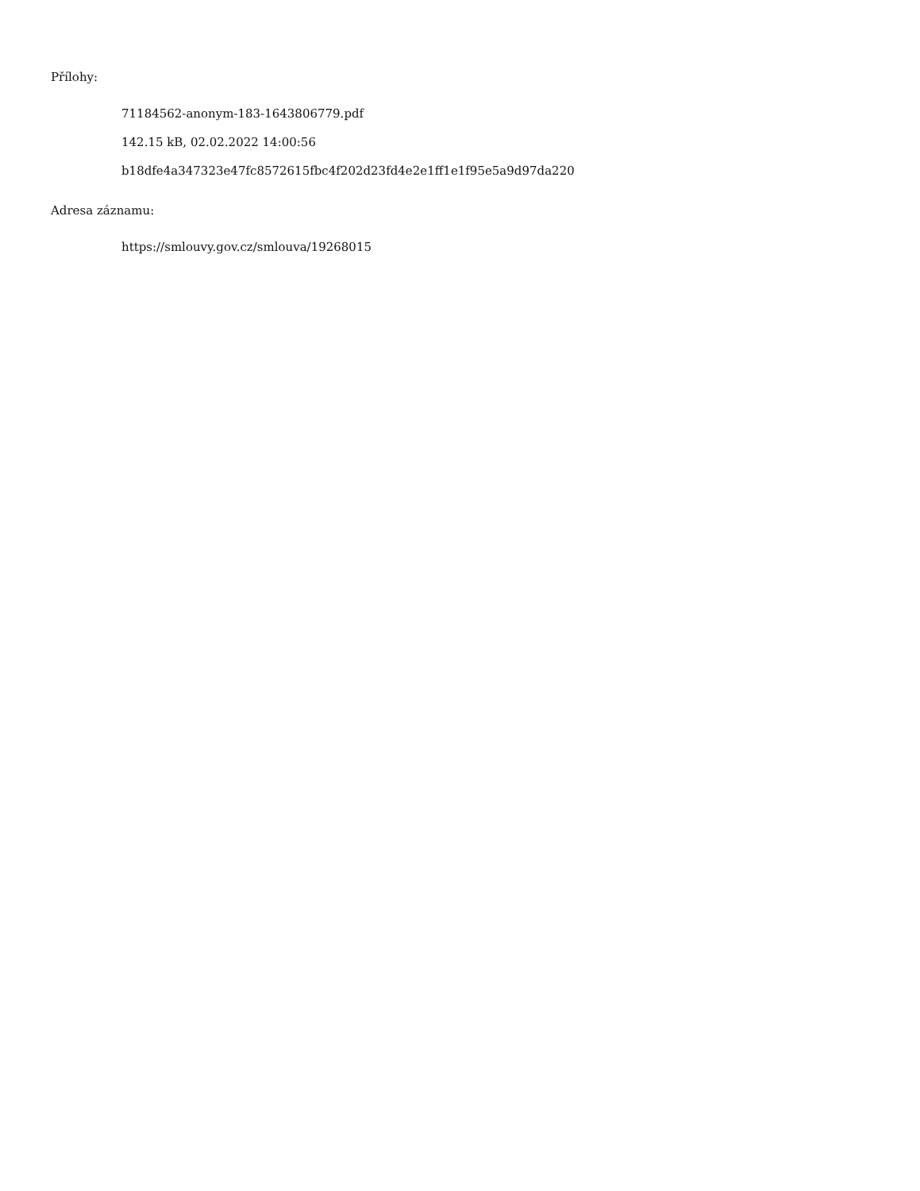Přílohy:
71184562-anonym-183-1643806779.pdf
142.15 kB, 02.02.2022 14:00:56
b18dfe4a347323e47fc8572615fbc4f202d23fd4e2e1ff1e1f95e5a9d97da220
Adresa záznamu:
https://smlouvy.gov.cz/smlouva/19268015